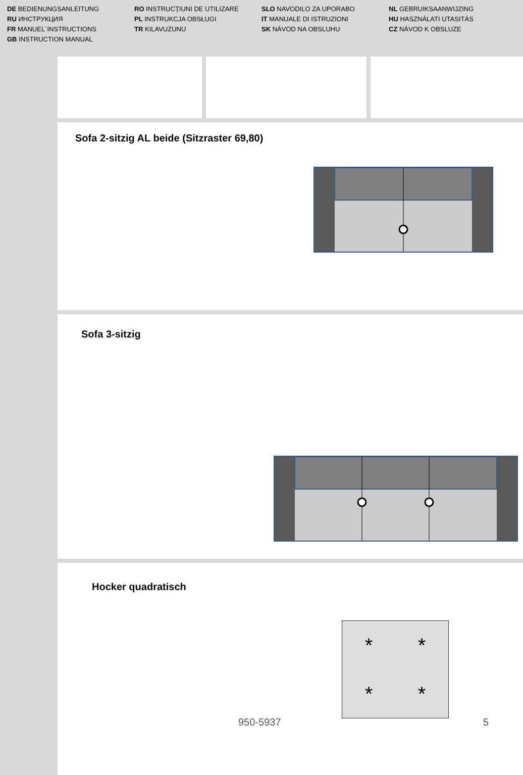DE BEDIENUNGSANLEITUNG
RU ИНСТРУКЦИЯ
FR MANUEL´INSTRUCTIONS
GB INSTRUCTION MANUAL
RO INSTRUCŢIUNI DE UTILIZARE
PL INSTRUKCJA OBSŁUGI
TR KILAVUZUNU
SLO NAVODILO ZA UPORABO
IT MANUALE DI ISTRUZIONI
SK NÁVOD NA OBSLUHU
NL GEBRUIKSAANWIJZING
HU HASZNÁLATI UTASITÁS
CZ NÁVOD K OBSLUZE
Sofa 2-sitzig AL beide (Sitzraster 69,80)
Sofa 3-sitzig
Hocker quadratisch
* * * *
950-5937 5